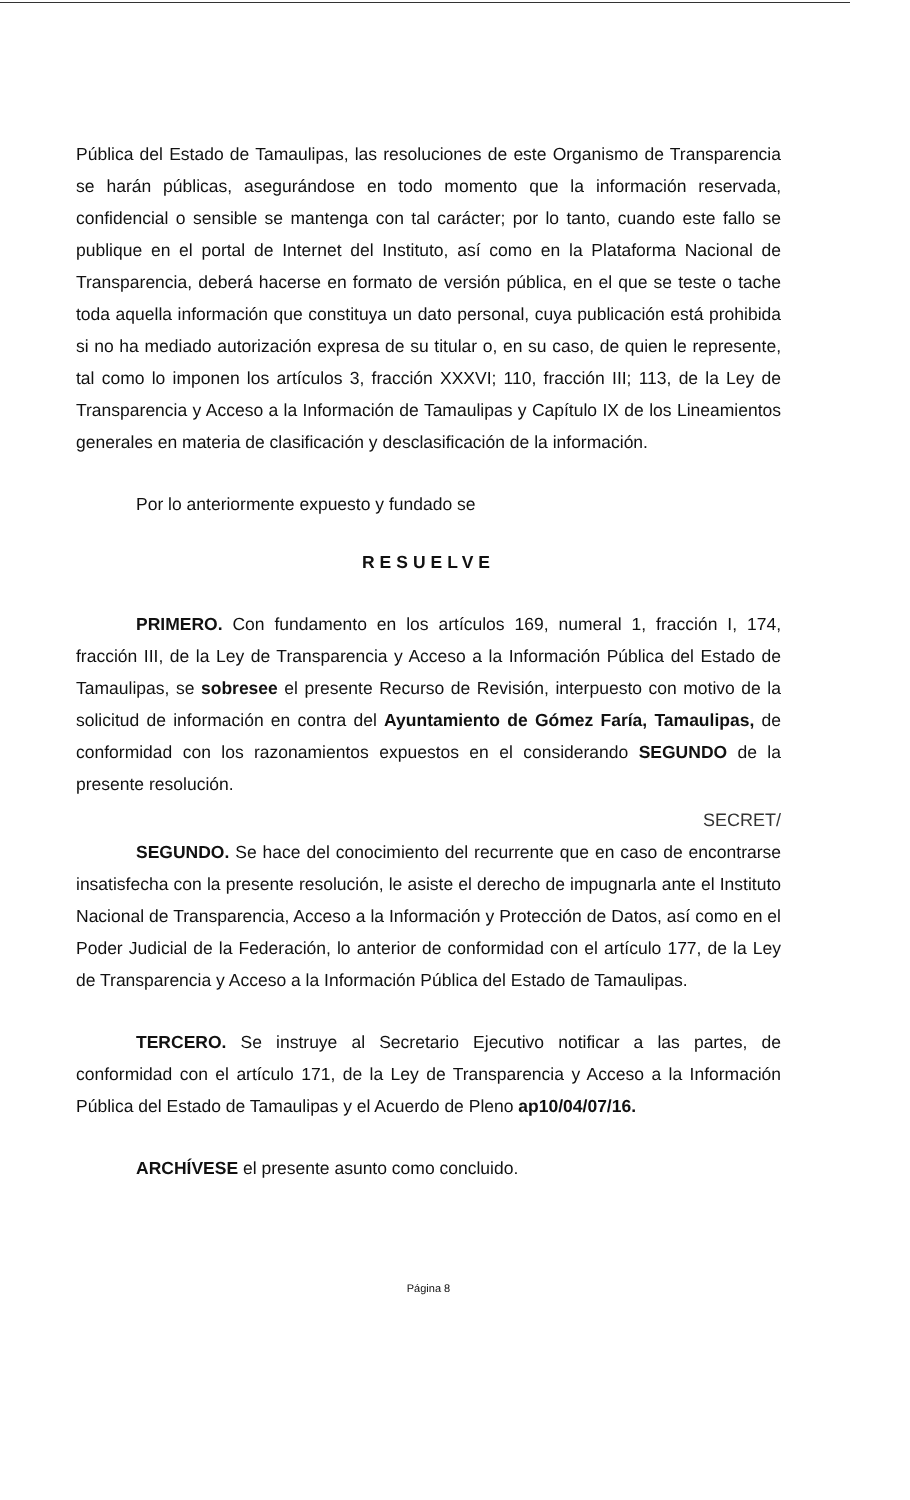Pública del Estado de Tamaulipas, las resoluciones de este Organismo de Transparencia se harán públicas, asegurándose en todo momento que la información reservada, confidencial o sensible se mantenga con tal carácter; por lo tanto, cuando este fallo se publique en el portal de Internet del Instituto, así como en la Plataforma Nacional de Transparencia, deberá hacerse en formato de versión pública, en el que se teste o tache toda aquella información que constituya un dato personal, cuya publicación está prohibida si no ha mediado autorización expresa de su titular o, en su caso, de quien le represente, tal como lo imponen los artículos 3, fracción XXXVI; 110, fracción III; 113, de la Ley de Transparencia y Acceso a la Información de Tamaulipas y Capítulo IX de los Lineamientos generales en materia de clasificación y desclasificación de la información.
Por lo anteriormente expuesto y fundado se
RESUELVE
PRIMERO. Con fundamento en los artículos 169, numeral 1, fracción I, 174, fracción III, de la Ley de Transparencia y Acceso a la Información Pública del Estado de Tamaulipas, se sobresee el presente Recurso de Revisión, interpuesto con motivo de la solicitud de información en contra del Ayuntamiento de Gómez Faría, Tamaulipas, de conformidad con los razonamientos expuestos en el considerando SEGUNDO de la presente resolución.
SECRET/
SEGUNDO. Se hace del conocimiento del recurrente que en caso de encontrarse insatisfecha con la presente resolución, le asiste el derecho de impugnarla ante el Instituto Nacional de Transparencia, Acceso a la Información y Protección de Datos, así como en el Poder Judicial de la Federación, lo anterior de conformidad con el artículo 177, de la Ley de Transparencia y Acceso a la Información Pública del Estado de Tamaulipas.
TERCERO. Se instruye al Secretario Ejecutivo notificar a las partes, de conformidad con el artículo 171, de la Ley de Transparencia y Acceso a la Información Pública del Estado de Tamaulipas y el Acuerdo de Pleno ap10/04/07/16.
ARCHÍVESE el presente asunto como concluido.
Página 8